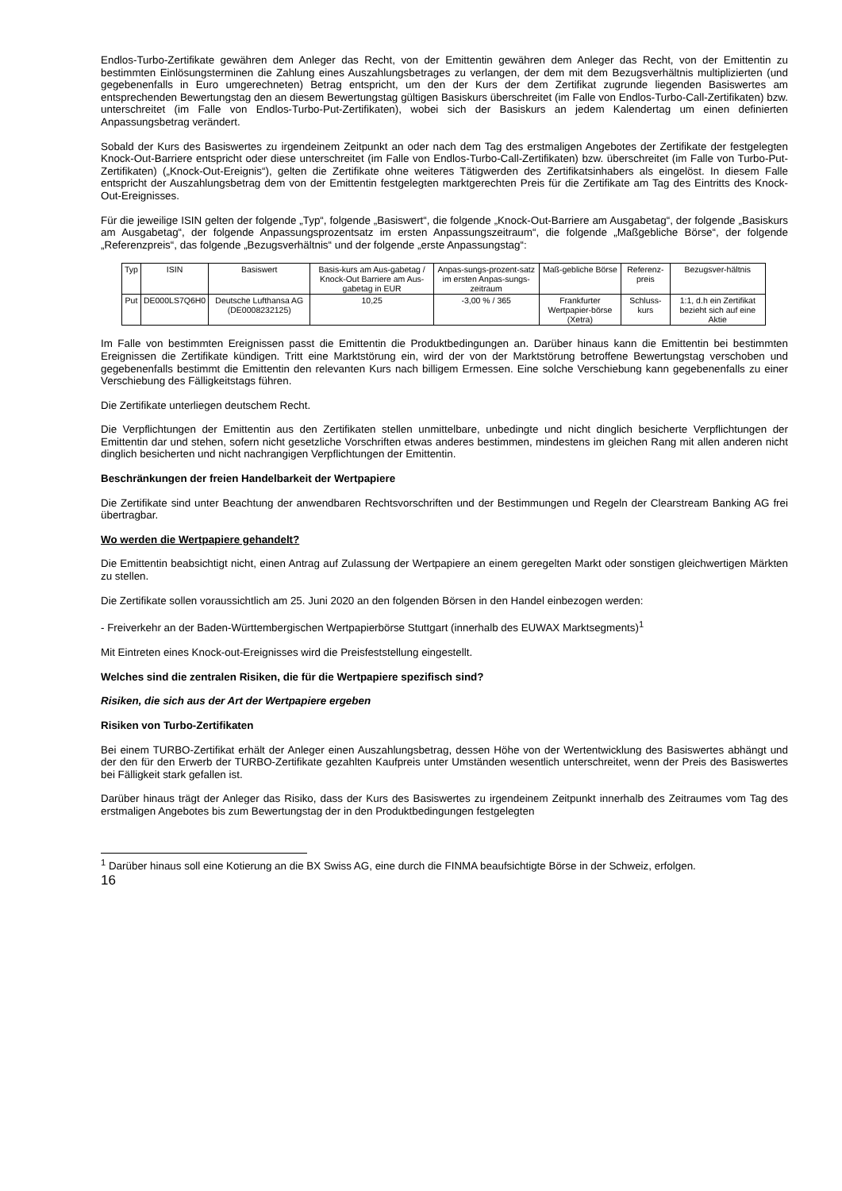Endlos-Turbo-Zertifikate gewähren dem Anleger das Recht, von der Emittentin gewähren dem Anleger das Recht, von der Emittentin zu bestimmten Einlösungsterminen die Zahlung eines Auszahlungsbetrages zu verlangen, der dem mit dem Bezugsverhältnis multiplizierten (und gegebenenfalls in Euro umgerechneten) Betrag entspricht, um den der Kurs der dem Zertifikat zugrunde liegenden Basiswertes am entsprechenden Bewertungstag den an diesem Bewertungstag gültigen Basiskurs überschreitet (im Falle von Endlos-Turbo-Call-Zertifikaten) bzw. unterschreitet (im Falle von Endlos-Turbo-Put-Zertifikaten), wobei sich der Basiskurs an jedem Kalendertag um einen definierten Anpassungsbetrag verändert.
Sobald der Kurs des Basiswertes zu irgendeinem Zeitpunkt an oder nach dem Tag des erstmaligen Angebotes der Zertifikate der festgelegten Knock-Out-Barriere entspricht oder diese unterschreitet (im Falle von Endlos-Turbo-Call-Zertifikaten) bzw. überschreitet (im Falle von Turbo-Put-Zertifikaten) („Knock-Out-Ereignis“), gelten die Zertifikate ohne weiteres Tätigwerden des Zertifikatsinhabers als eingelöst. In diesem Falle entspricht der Auszahlungsbetrag dem von der Emittentin festgelegten marktgerechten Preis für die Zertifikate am Tag des Eintritts des Knock-Out-Ereignisses.
Für die jeweilige ISIN gelten der folgende „Typ“, folgende „Basiswert“, die folgende „Knock-Out-Barriere am Ausgabetag“, der folgende „Basiskurs am Ausgabetag“, der folgende Anpassungsprozentsatz im ersten Anpassungszeitraum“, die folgende „Maßgebliche Börse“, der folgende „Referenzpreis“, das folgende „Bezugsverhältnis“ und der folgende „erste Anpassungstag“:
| Typ | ISIN | Basiswert | Basis-kurs am Aus-gabetag / Knock-Out Barriere am Aus-gabetag in EUR | Anpas-sungs-prozent-satz im ersten Anpas-sungs-zeitraum | Maß-gebliche Börse | Referenz-preis | Bezugsver-hältnis |
| Put | DE000LS7Q6H0 | Deutsche Lufthansa AG (DE0008232125) | 10,25 | -3,00 % / 365 | Frankfurter Wertpapier-börse (Xetra) | Schluss-kurs | 1:1, d.h ein Zertifikat bezieht sich auf eine Aktie |
Im Falle von bestimmten Ereignissen passt die Emittentin die Produktbedingungen an. Darüber hinaus kann die Emittentin bei bestimmten Ereignissen die Zertifikate kündigen. Tritt eine Marktstörung ein, wird der von der Marktstörung betroffene Bewertungstag verschoben und gegebenenfalls bestimmt die Emittentin den relevanten Kurs nach billigem Ermessen. Eine solche Verschiebung kann gegebenenfalls zu einer Verschiebung des Fälligkeitstags führen.
Die Zertifikate unterliegen deutschem Recht.
Die Verpflichtungen der Emittentin aus den Zertifikaten stellen unmittelbare, unbedingte und nicht dinglich besicherte Verpflichtungen der Emittentin dar und stehen, sofern nicht gesetzliche Vorschriften etwas anderes bestimmen, mindestens im gleichen Rang mit allen anderen nicht dinglich besicherten und nicht nachrangigen Verpflichtungen der Emittentin.
Beschränkungen der freien Handelbarkeit der Wertpapiere
Die Zertifikate sind unter Beachtung der anwendbaren Rechtsvorschriften und der Bestimmungen und Regeln der Clearstream Banking AG frei übertragbar.
Wo werden die Wertpapiere gehandelt?
Die Emittentin beabsichtigt nicht, einen Antrag auf Zulassung der Wertpapiere an einem geregelten Markt oder sonstigen gleichwertigen Märkten zu stellen.
Die Zertifikate sollen voraussichtlich am 25. Juni 2020 an den folgenden Börsen in den Handel einbezogen werden:
- Freiverkehr an der Baden-Württembergischen Wertpapierbörse Stuttgart (innerhalb des EUWAX Marktsegments)<sup>1</sup>
Mit Eintreten eines Knock-out-Ereignisses wird die Preisfeststellung eingestellt.
Welches sind die zentralen Risiken, die für die Wertpapiere spezifisch sind?
Risiken, die sich aus der Art der Wertpapiere ergeben
Risiken von Turbo-Zertifikaten
Bei einem TURBO-Zertifikat erhält der Anleger einen Auszahlungsbetrag, dessen Höhe von der Wertentwicklung des Basiswertes abhängt und der den für den Erwerb der TURBO-Zertifikate gezahlten Kaufpreis unter Umständen wesentlich unterschreitet, wenn der Preis des Basiswertes bei Fälligkeit stark gefallen ist.
Darüber hinaus trägt der Anleger das Risiko, dass der Kurs des Basiswertes zu irgendeinem Zeitpunkt innerhalb des Zeitraumes vom Tag des erstmaligen Angebotes bis zum Bewertungstag der in den Produktbedingungen festgelegten
<sup>1</sup> Darüber hinaus soll eine Kotierung an die BX Swiss AG, eine durch die FINMA beaufsichtigte Börse in der Schweiz, erfolgen.
16